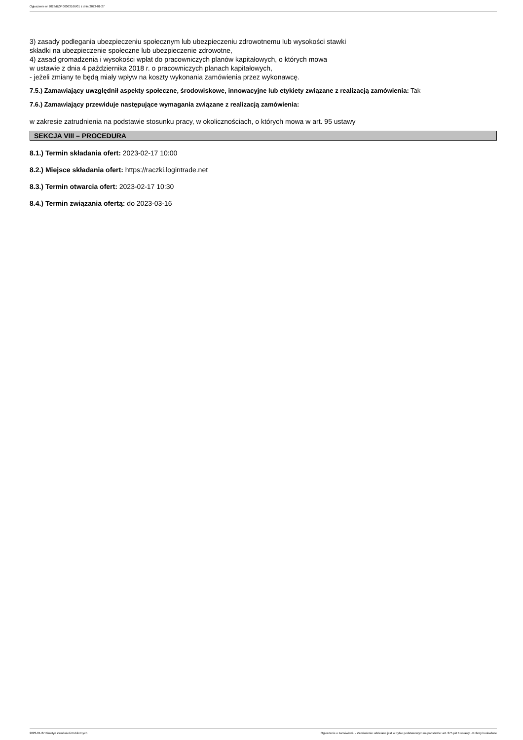Ogłoszenie nr 2023/BZP 00063166/01 z dnia 2023-01-27
3) zasady podlegania ubezpieczeniu społecznym lub ubezpieczeniu zdrowotnemu lub wysokości stawki
składki na ubezpieczenie społeczne lub ubezpieczenie zdrowotne,
4) zasad gromadzenia i wysokości wpłat do pracowniczych planów kapitałowych, o których mowa
w ustawie z dnia 4 października 2018 r. o pracowniczych planach kapitałowych,
- jeżeli zmiany te będą miały wpływ na koszty wykonania zamówienia przez wykonawcę.
7.5.) Zamawiający uwzględnił aspekty społeczne, środowiskowe, innowacyjne lub etykiety związane z realizacją zamówienia: Tak
7.6.) Zamawiający przewiduje następujące wymagania związane z realizacją zamówienia:
w zakresie zatrudnienia na podstawie stosunku pracy, w okolicznościach, o których mowa w art. 95 ustawy
SEKCJA VIII – PROCEDURA
8.1.) Termin składania ofert: 2023-02-17 10:00
8.2.) Miejsce składania ofert: https://raczki.logintrade.net
8.3.) Termin otwarcia ofert: 2023-02-17 10:30
8.4.) Termin związania ofertą: do 2023-03-16
2023-01-27 Biuletyn Zamówień Publicznych Ogłoszenie o zamówieniu - Zamówienie udzielane jest w trybie podstawowym na podstawie: art. 275 pkt 1 ustawy - Roboty budowlane